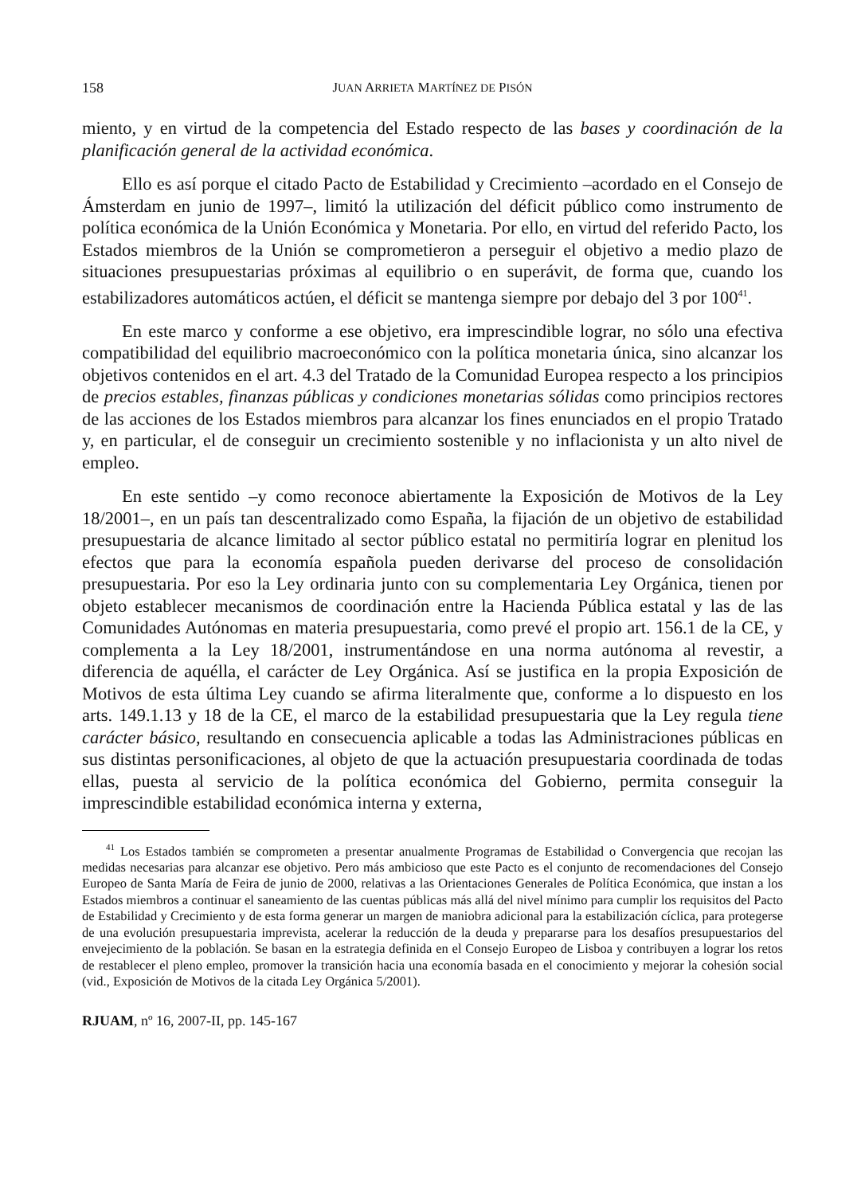158 JUAN ARRIETA MARTÍNEZ DE PISÓN
miento, y en virtud de la competencia del Estado respecto de las bases y coordinación de la planificación general de la actividad económica.
Ello es así porque el citado Pacto de Estabilidad y Crecimiento –acordado en el Consejo de Ámsterdam en junio de 1997–, limitó la utilización del déficit público como instrumento de política económica de la Unión Económica y Monetaria. Por ello, en virtud del referido Pacto, los Estados miembros de la Unión se comprometieron a perseguir el objetivo a medio plazo de situaciones presupuestarias próximas al equilibrio o en superávit, de forma que, cuando los estabilizadores automáticos actúen, el déficit se mantenga siempre por debajo del 3 por 100<sup>41</sup>.
En este marco y conforme a ese objetivo, era imprescindible lograr, no sólo una efectiva compatibilidad del equilibrio macroeconómico con la política monetaria única, sino alcanzar los objetivos contenidos en el art. 4.3 del Tratado de la Comunidad Europea respecto a los principios de precios estables, finanzas públicas y condiciones monetarias sólidas como principios rectores de las acciones de los Estados miembros para alcanzar los fines enunciados en el propio Tratado y, en particular, el de conseguir un crecimiento sostenible y no inflacionista y un alto nivel de empleo.
En este sentido –y como reconoce abiertamente la Exposición de Motivos de la Ley 18/2001–, en un país tan descentralizado como España, la fijación de un objetivo de estabilidad presupuestaria de alcance limitado al sector público estatal no permitiría lograr en plenitud los efectos que para la economía española pueden derivarse del proceso de consolidación presupuestaria. Por eso la Ley ordinaria junto con su complementaria Ley Orgánica, tienen por objeto establecer mecanismos de coordinación entre la Hacienda Pública estatal y las de las Comunidades Autónomas en materia presupuestaria, como prevé el propio art. 156.1 de la CE, y complementa a la Ley 18/2001, instrumentándose en una norma autónoma al revestir, a diferencia de aquélla, el carácter de Ley Orgánica. Así se justifica en la propia Exposición de Motivos de esta última Ley cuando se afirma literalmente que, conforme a lo dispuesto en los arts. 149.1.13 y 18 de la CE, el marco de la estabilidad presupuestaria que la Ley regula tiene carácter básico, resultando en consecuencia aplicable a todas las Administraciones públicas en sus distintas personificaciones, al objeto de que la actuación presupuestaria coordinada de todas ellas, puesta al servicio de la política económica del Gobierno, permita conseguir la imprescindible estabilidad económica interna y externa,
<sup>41</sup> Los Estados también se comprometen a presentar anualmente Programas de Estabilidad o Convergencia que recojan las medidas necesarias para alcanzar ese objetivo. Pero más ambicioso que este Pacto es el conjunto de recomendaciones del Consejo Europeo de Santa María de Feira de junio de 2000, relativas a las Orientaciones Generales de Política Económica, que instan a los Estados miembros a continuar el saneamiento de las cuentas públicas más allá del nivel mínimo para cumplir los requisitos del Pacto de Estabilidad y Crecimiento y de esta forma generar un margen de maniobra adicional para la estabilización cíclica, para protegerse de una evolución presupuestaria imprevista, acelerar la reducción de la deuda y prepararse para los desafíos presupuestarios del envejecimiento de la población. Se basan en la estrategia definida en el Consejo Europeo de Lisboa y contribuyen a lograr los retos de restablecer el pleno empleo, promover la transición hacia una economía basada en el conocimiento y mejorar la cohesión social (vid., Exposición de Motivos de la citada Ley Orgánica 5/2001).
RJUAM, nº 16, 2007-II, pp. 145-167